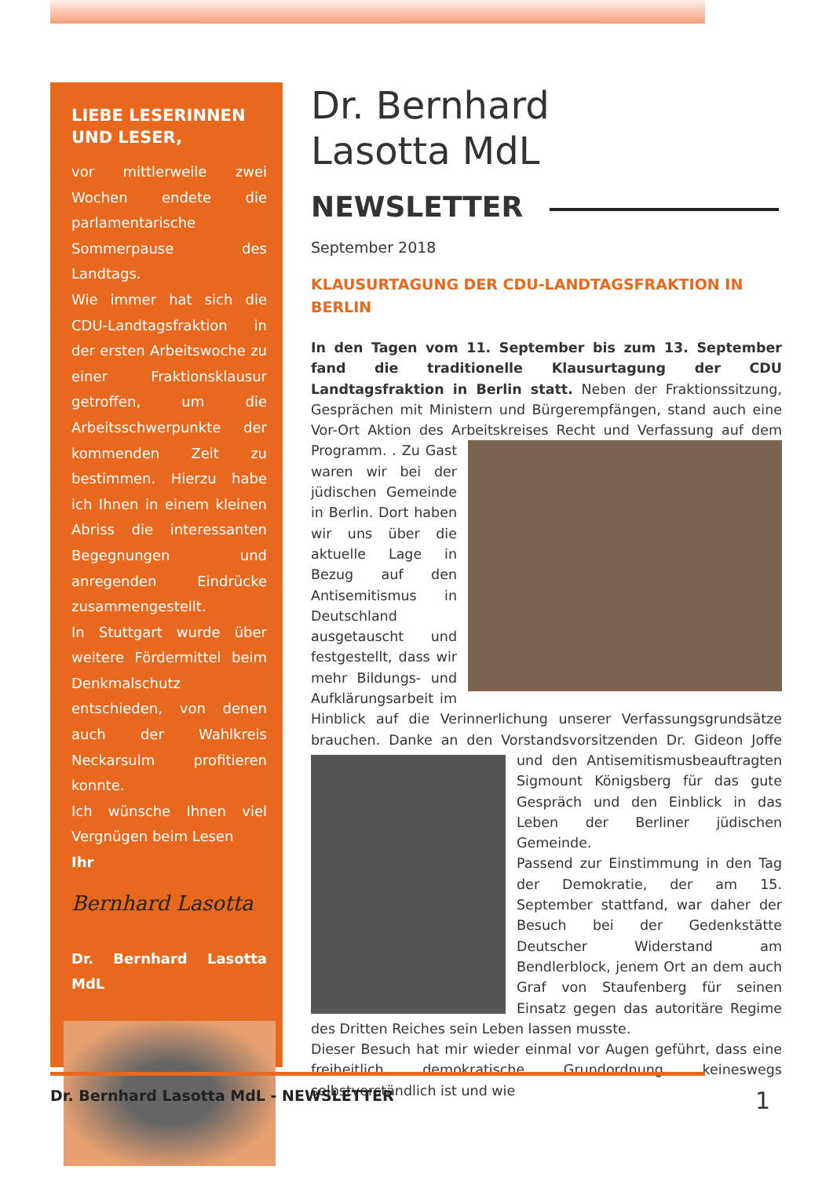LIEBE LESERINNEN UND LESER,
vor mittlerweile zwei Wochen endete die parlamentarische Sommerpause des Landtags.
Wie immer hat sich die CDU-Landtagsfraktion in der ersten Arbeitswoche zu einer Fraktionsklausur getroffen, um die Arbeitsschwerpunkte der kommenden Zeit zu bestimmen. Hierzu habe ich Ihnen in einem kleinen Abriss die interessanten Begegnungen und anregenden Eindrücke zusammengestellt.
In Stuttgart wurde über weitere Fördermittel beim Denkmalschutz entschieden, von denen auch der Wahlkreis Neckarsulm profitieren konnte.
Ich wünsche Ihnen viel Vergnügen beim Lesen
Ihr
Bernhard Lasotta
Dr. Bernhard Lasotta MdL
Dr. Bernhard
Lasotta MdL
NEWSLETTER
September 2018
KLAUSURTAGUNG DER CDU-LANDTAGSFRAKTION IN BERLIN
In den Tagen vom 11. September bis zum 13. September fand die traditionelle Klausurtagung der CDU Landtagsfraktion in Berlin statt. Neben der Fraktionssitzung, Gesprächen mit Ministern und Bürgerempfängen, stand auch eine Vor-Ort Aktion des Arbeitskreises Recht und Verfassung auf dem Programm. . Zu Gast waren wir bei der jüdischen Gemeinde in Berlin. Dort haben wir uns über die aktuelle Lage in Bezug auf den Antisemitismus in Deutschland ausgetauscht und festgestellt, dass wir mehr Bildungs- und Aufklärungsarbeit im Hinblick auf die Verinnerlichung unserer Verfassungsgrundsätze brauchen. Danke an den Vorstandsvorsitzenden Dr. Gideon Joffe und den Antisemitismusbeauftragten Sigmount Königsberg für das gute Gespräch und den Einblick in das Leben der Berliner jüdischen Gemeinde.
Passend zur Einstimmung in den Tag der Demokratie, der am 15. September stattfand, war daher der Besuch bei der Gedenkstätte Deutscher Widerstand am Bendlerblock, jenem Ort an dem auch Graf von Staufenberg für seinen Einsatz gegen das autoritäre Regime des Dritten Reiches sein Leben lassen musste.
Dieser Besuch hat mir wieder einmal vor Augen geführt, dass eine freiheitlich demokratische Grundordnung keineswegs selbstverständlich ist und wie
Dr. Bernhard Lasotta MdL - NEWSLETTER
1